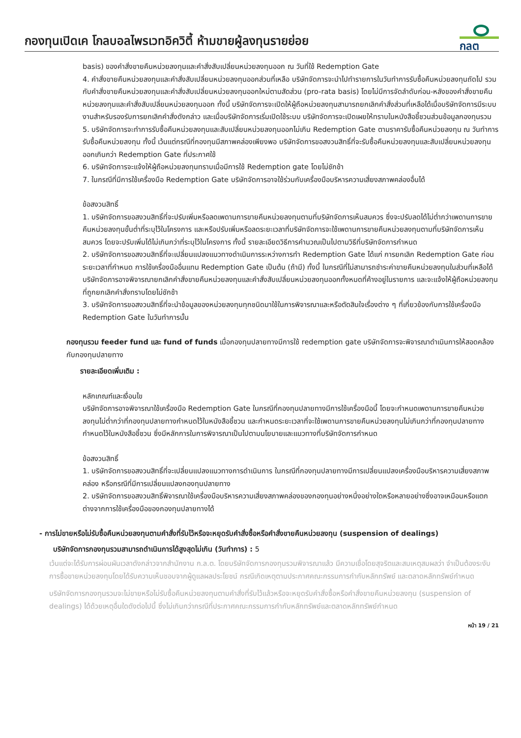กองทุนเปิดเค โกลบอลไพรเวทอิควิตี้ ห้ามขายผู้ลงทุนรายย่อย
กลต
basis) ของคำสั่งขายคืนหน่วยลงทุนและคำสั่งสับเปลี่ยนหน่วยลงทุนออก ณ วันที่ใช้ Redemption Gate
4. คำสั่งขายคืนหน่วยลงทุนและคำสั่งสับเปลี่ยนหน่วยลงทุนออกส่วนที่เหลือ บริษัทจัดการจะนำไปทำรายการในวันทำการรับซื้อคืนหน่วยลงทุนถัดไป รวมกับคำสั่งขายคืนหน่วยลงทุนและคำสั่งสับเปลี่ยนหน่วยลงทุนออกใหม่ตามสัดส่วน (pro-rata basis) โดยไม่มีการจัดลำดับก่อน-หลังของคำสั่งขายคืนหน่วยลงทุนและคำสั่งสับเปลี่ยนหน่วยลงทุนออก ทั้งนี้ บริษัทจัดการจะเปิดให้ผู้ถือหน่วยลงทุนสามารถยกเลิกคำสั่งส่วนที่เหลือได้เมื่อบริษัทจัดการมีระบบงานสำหรับรองรับการยกเลิกคำสั่งดังกล่าว และเมื่อบริษัทจัดการเริ่มเปิดใช้ระบบ บริษัทจัดการจะเปิดเผยให้ทราบในหนังสือชี้ชวนส่วนข้อมูลกองทุนรวม
5. บริษัทจัดการจะทำการรับซื้อคืนหน่วยลงทุนและสับเปลี่ยนหน่วยลงทุนออกไม่เกิน Redemption Gate ตามราคารับซื้อคืนหน่วยลงทุน ณ วันทำการรับซื้อคืนหน่วยลงทุน ทั้งนี้ เว้นแต่กรณีที่กองทุนมีสภาพคล่องเพียงพอ บริษัทจัดการขอสงวนสิทธิ์ที่จะรับซื้อคืนหน่วยลงทุนและสับเปลี่ยนหน่วยลงทุนออกเกินกว่า Redemption Gate ที่ประกาศใช้
6. บริษัทจัดการจะแจ้งให้ผู้ถือหน่วยลงทุนทราบเมื่อมีการใช้ Redemption gate โดยไม่ชักช้า
7. ในกรณีที่มีการใช้เครื่องมือ Redemption Gate บริษัทจัดการอาจใช้ร่วมกับเครื่องมือบริหารความเสี่ยงสภาพคล่องอื่นได้
ข้อสงวนสิทธิ์
1. บริษัทจัดการขอสงวนสิทธิ์ที่จะปรับเพิ่มหรือลดเพดานการขายคืนหน่วยลงทุนตามที่บริษัทจัดการเห็นสมควร ซึ่งจะปรับลดได้ไม่ต่ำกว่าเพดานการขายคืนหน่วยลงทุนขั้นต่ำที่ระบุไว้ในโครงการ และหรือปรับเพิ่มหรือลดระยะเวลาที่บริษัทจัดการจะใช้เพดานการขายคืนหน่วยลงทุนตามที่บริษัทจัดการเห็นสมควร โดยจะปรับเพิ่มได้ไม่เกินกว่าที่ระบุไว้ในโครงการ ทั้งนี้ รายละเอียดวิธีการคำนวณเป็นไปตามวิธีที่บริษัทจัดการกำหนด
2. บริษัทจัดการขอสงวนสิทธิ์ที่จะเปลี่ยนแปลงแนวทางดำเนินการระหว่างการทำ Redemption Gate ได้แก่ การยกเลิก Redemption Gate ก่อนระยะเวลาที่กำหนด การใช้เครื่องมืออื่นแทน Redemption Gate เป็นต้น (ถ้ามี) ทั้งนี้ ในกรณีที่ไม่สามารถชำระค่าขายคืนหน่วยลงทุนในส่วนที่เหลือได้ บริษัทจัดการอาจพิจารณายกเลิกคำสั่งขายคืนหน่วยลงทุนและคำสั่งสับเปลี่ยนหน่วยลงทุนออกทั้งหมดที่ค้างอยู่ในรายการ และจะแจ้งให้ผู้ถือหน่วยลงทุนที่ถูกยกเลิกคำสั่งทราบโดยไม่ชักช้า
3. บริษัทจัดการขอสงวนสิทธิ์ที่จะนำข้อมูลของหน่วยลงทุนทุกชนิดมาใช้ในการพิจารณาและหรือตัดสินใจเรื่องต่าง ๆ ที่เกี่ยวข้องกับการใช้เครื่องมือ Redemption Gate ในวันทำการนั้น
กองทุนรวม feeder fund และ fund of funds เมื่อกองทุนปลายทางมีการใช้ redemption gate บริษัทจัดการจะพิจารณาดำเนินการให้สอดคล้องกับกองทุนปลายทาง
รายละเอียดเพิ่มเติม :
หลักเกณฑ์และเงื่อนไข
บริษัทจัดการอาจพิจารณาใช้เครื่องมือ Redemption Gate ในกรณีที่กองทุนปลายทางมีการใช้เครื่องมือนี้ โดยจะกำหนดเพดานการขายคืนหน่วยลงทุนไม่ต่ำกว่าที่กองทุนปลายทางกำหนดไว้ในหนังสือชี้ชวน และกำหนดระยะเวลาที่จะใช้เพดานการขายคืนหน่วยลงทุนไม่เกินกว่าที่กองทุนปลายทางกำหนดไว้ในหนังสือชี้ชวน ซึ่งมีหลักการในการพิจารณาเป็นไปตามนโยบายและแนวทางที่บริษัทจัดการกำหนด
ข้อสงวนสิทธิ์
1. บริษัทจัดการขอสงวนสิทธิ์ที่จะเปลี่ยนแปลงแนวทางการดำเนินการ ในกรณีที่กองทุนปลายทางมีการเปลี่ยนแปลงเครื่องมือบริหารความเสี่ยงสภาพคล่อง หรือกรณีที่มีการเปลี่ยนแปลงกองทุนปลายทาง
2. บริษัทจัดการขอสงวนสิทธิ์พิจารณาใช้เครื่องมือบริหารความเสี่ยงสภาพคล่องของกองทุนอย่างหนึ่งอย่างใดหรือหลายอย่างซึ่งอาจเหมือนหรือแตกต่างจากการใช้เครื่องมือของกองทุนปลายทางได้
- การไม่ขายหรือไม่รับซื้อคืนหน่วยลงทุนตามคำสั่งที่รับไว้หรือจะหยุดรับคำสั่งซื้อหรือคำสั่งขายคืนหน่วยลงทุน (suspension of dealings)
บริษัทจัดการกองทุนรวมสามารถดำเนินการได้สูงสุดไม่เกิน (วันทำการ) : 5
เว้นแต่จะได้รับการผ่อนผันเวลาดังกล่าวจากสำนักงาน ก.ล.ต. โดยบริษัทจัดการกองทุนรวมพิจารณาแล้ว มีความเชื่อโดยสุจริตและสมเหตุสมผลว่า จำเป็นต้องระงับการซื้อขายหน่วยลงทุนโดยได้รับความเห็นชอบจากผู้ดูแลผลประโยชน์ กรณีเกิดเหตุตามประกาศคณะกรรมการกำกับหลักทรัพย์ และตลาดหลักทรัพย์กำหนด
บริษัทจัดการกองทุนรวมจะไม่ขายหรือไม่รับซื้อคืนหน่วยลงทุนตามคำสั่งที่รับไว้แล้วหรือจะหยุดรับคำสั่งซื้อหรือคำสั่งขายคืนหน่วยลงทุน (suspension of dealings) ได้ด้วยเหตุอื่นใดดังต่อไปนี้ ซึ่งไม่เกินกว่ากรณีที่ประกาศคณะกรรมการกำกับหลักทรัพย์และตลาดหลักทรัพย์กำหนด
หน้า 19 / 21